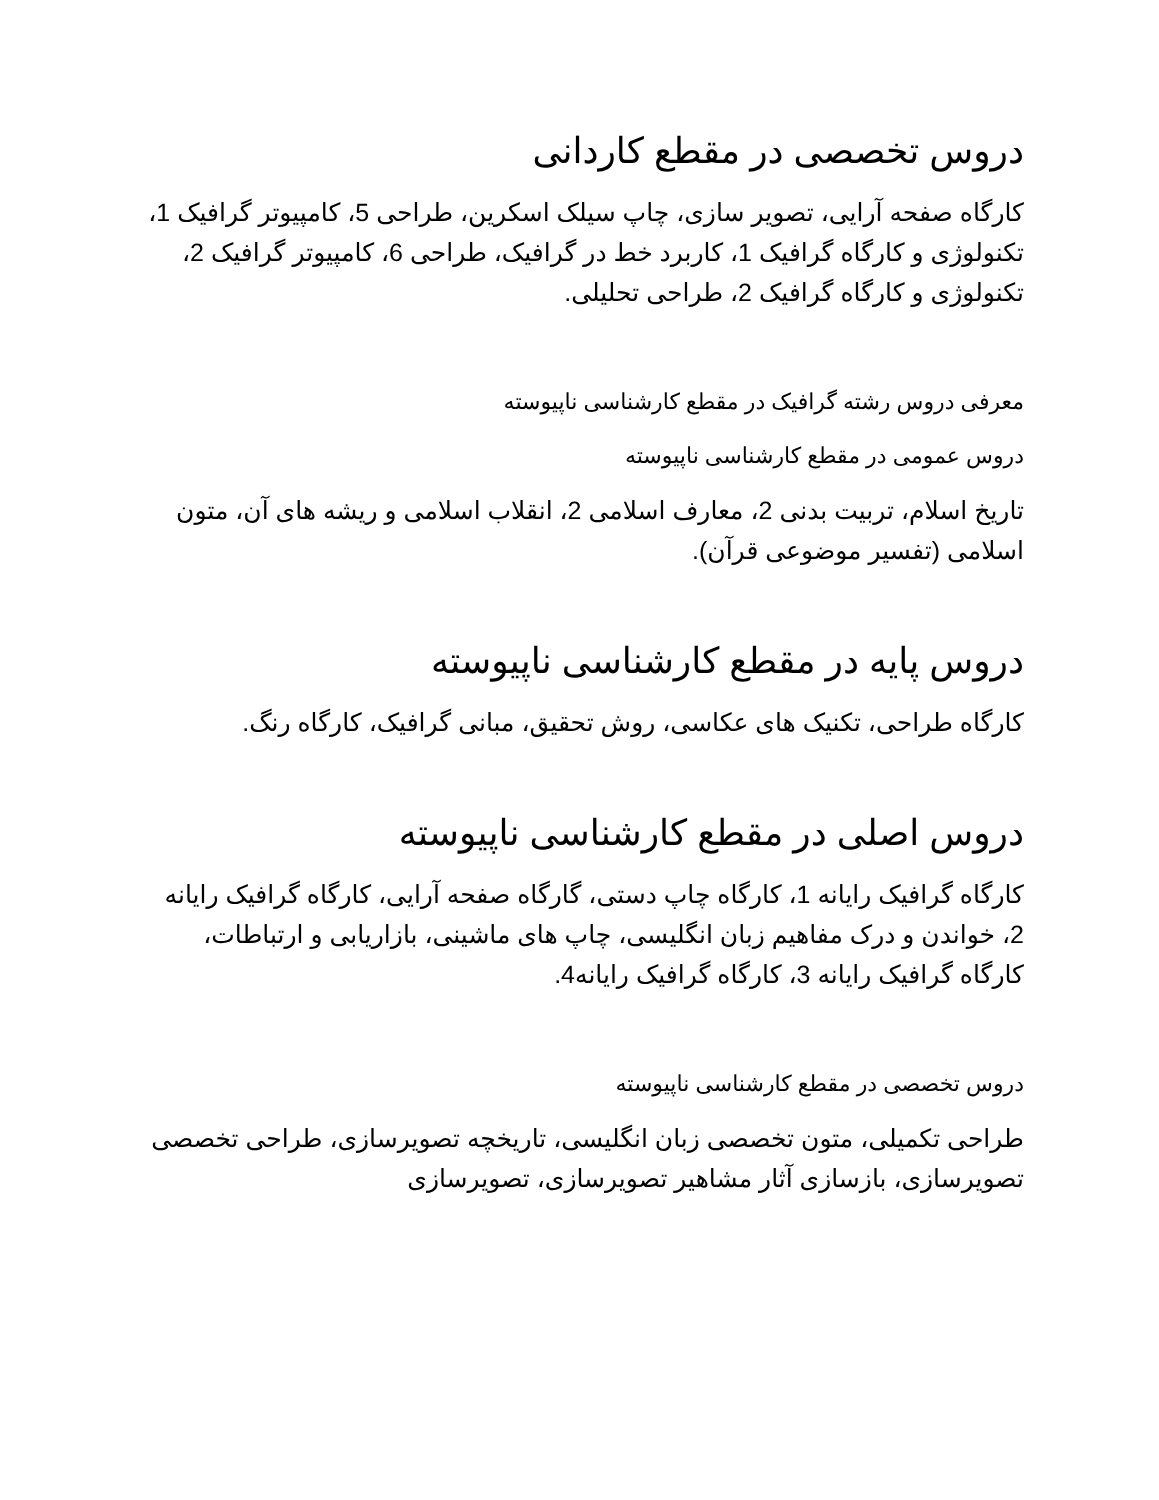دروس تخصصی در مقطع کاردانی
کارگاه صفحه آرایی، تصویر سازی، چاپ سیلک اسکرین، طراحی 5، کامپیوتر گرافیک 1، تکنولوژی و کارگاه گرافیک 1، کاربرد خط در گرافیک، طراحی 6، کامپیوتر گرافیک 2، تکنولوژی و کارگاه گرافیک 2، طراحی تحلیلی.
معرفی دروس رشته گرافیک در مقطع کارشناسی ناپیوسته
دروس عمومی در مقطع کارشناسی ناپیوسته
تاریخ اسلام، تربیت بدنی 2، معارف اسلامی 2، انقلاب اسلامی و ریشه های آن، متون اسلامی (تفسیر موضوعی قرآن).
دروس پایه در مقطع کارشناسی ناپیوسته
کارگاه طراحی، تکنیک های عکاسی، روش تحقیق، مبانی گرافیک، کارگاه رنگ.
دروس اصلی در مقطع کارشناسی ناپیوسته
کارگاه گرافیک رایانه 1، کارگاه چاپ دستی، گارگاه صفحه آرایی، کارگاه گرافیک رایانه 2، خواندن و درک مفاهیم زبان انگلیسی، چاپ های ماشینی، بازاریابی و ارتباطات، کارگاه گرافیک رایانه 3، کارگاه گرافیک رایانه4.
دروس تخصصی در مقطع کارشناسی ناپیوسته
طراحی تکمیلی، متون تخصصی زبان انگلیسی، تاریخچه تصویرسازی، طراحی تخصصی تصویرسازی، بازسازی آثار مشاهیر تصویرسازی، تصویرسازی